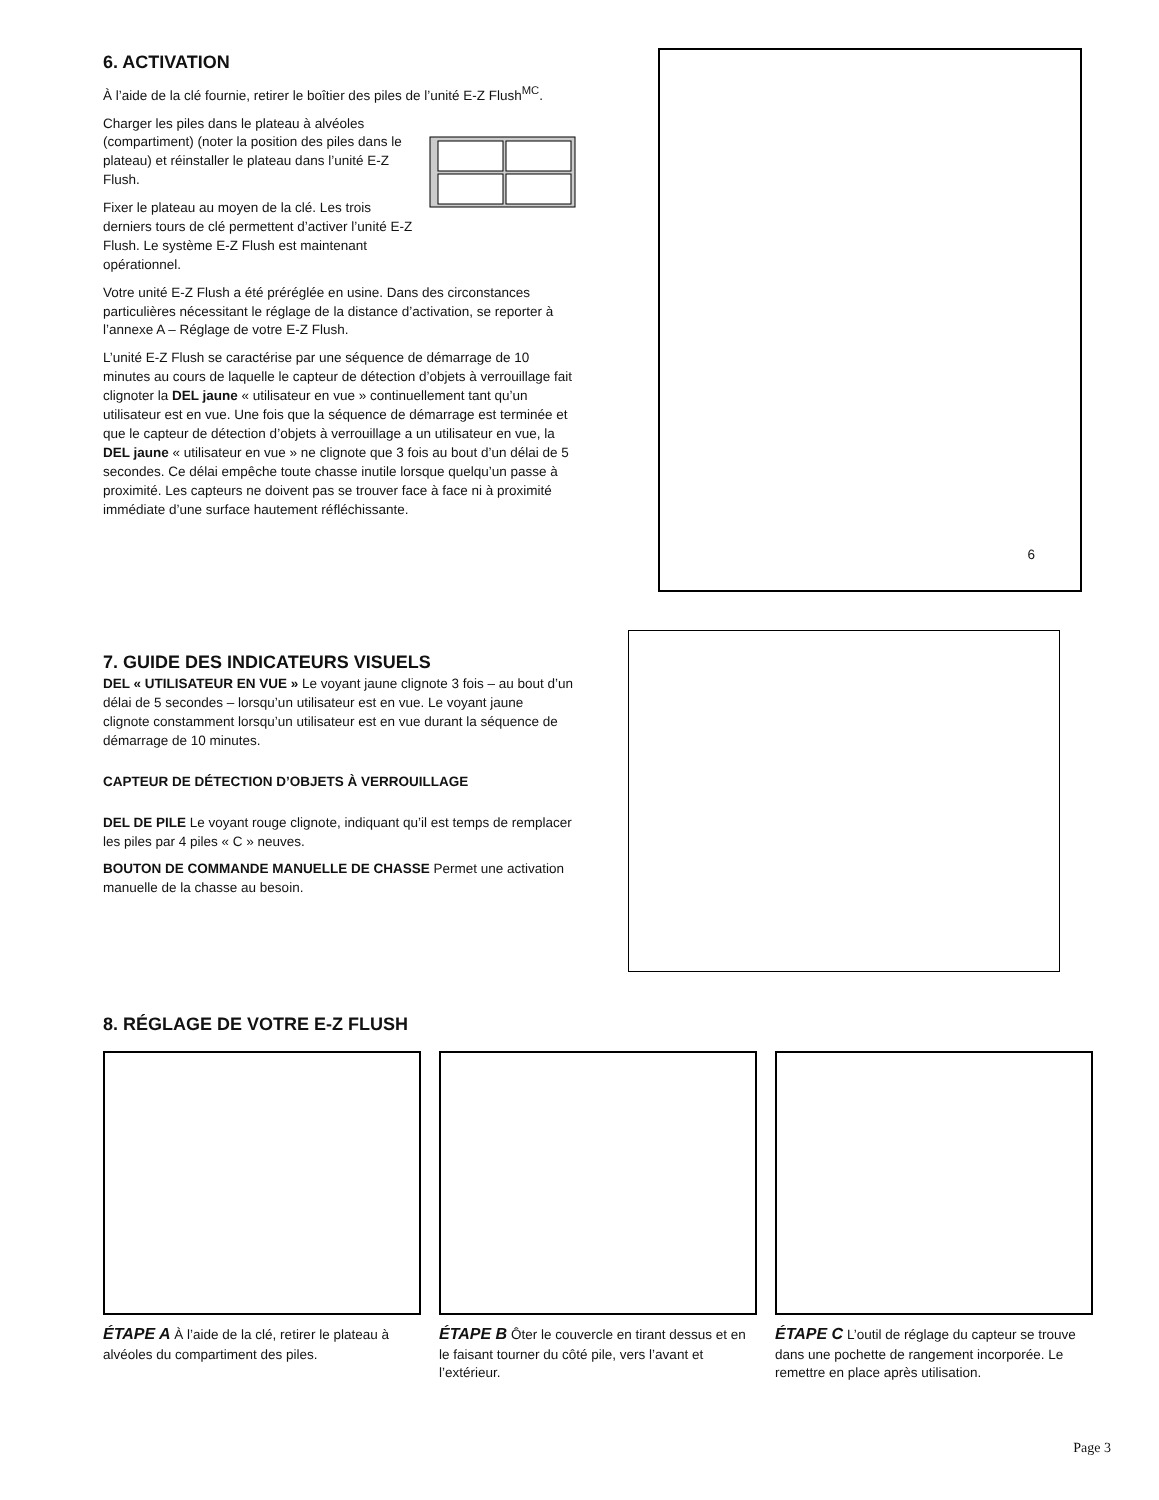6. ACTIVATION
À l’aide de la clé fournie, retirer le boîtier des piles de l’unité E-Z Flush<sup>MC</sup>.
Charger les piles dans le plateau à alvéoles (compartiment) (noter la position des piles dans le plateau) et réinstaller le plateau dans l’unité E-Z Flush.
Fixer le plateau au moyen de la clé. Les trois derniers tours de clé permettent d’activer l’unité E-Z Flush. Le système E-Z Flush est maintenant opérationnel.
Votre unité E-Z Flush a été préréglée en usine. Dans des circonstances particulières nécessitant le réglage de la distance d’activation, se reporter à l’annexe A – Réglage de votre E-Z Flush.
L’unité E-Z Flush se caractérise par une séquence de démarrage de 10 minutes au cours de laquelle le capteur de détection d’objets à verrouillage fait clignoter la DEL jaune « utilisateur en vue » continuellement tant qu’un utilisateur est en vue. Une fois que la séquence de démarrage est terminée et que le capteur de détection d’objets à verrouillage a un utilisateur en vue, la DEL jaune « utilisateur en vue » ne clignote que 3 fois au bout d’un délai de 5 secondes. Ce délai empêche toute chasse inutile lorsque quelqu’un passe à proximité. Les capteurs ne doivent pas se trouver face à face ni à proximité immédiate d’une surface hautement réfléchissante.
6
7. GUIDE DES INDICATEURS VISUELS
DEL « UTILISATEUR EN VUE » Le voyant jaune clignote 3 fois – au bout d’un délai de 5 secondes – lorsqu’un utilisateur est en vue. Le voyant jaune clignote constamment lorsqu’un utilisateur est en vue durant la séquence de démarrage de 10 minutes.
CAPTEUR DE DÉTECTION D’OBJETS À VERROUILLAGE
DEL DE PILE Le voyant rouge clignote, indiquant qu’il est temps de remplacer les piles par 4 piles « C » neuves.
BOUTON DE COMMANDE MANUELLE DE CHASSE Permet une activation manuelle de la chasse au besoin.
8. RÉGLAGE DE VOTRE E-Z FLUSH
ÉTAPE A À l’aide de la clé, retirer le plateau à alvéoles du compartiment des piles.
ÉTAPE B Ôter le couvercle en tirant dessus et en le faisant tourner du côté pile, vers l’avant et l’extérieur.
ÉTAPE C L’outil de réglage du capteur se trouve dans une pochette de rangement incorporée. Le remettre en place après utilisation.
Page 3